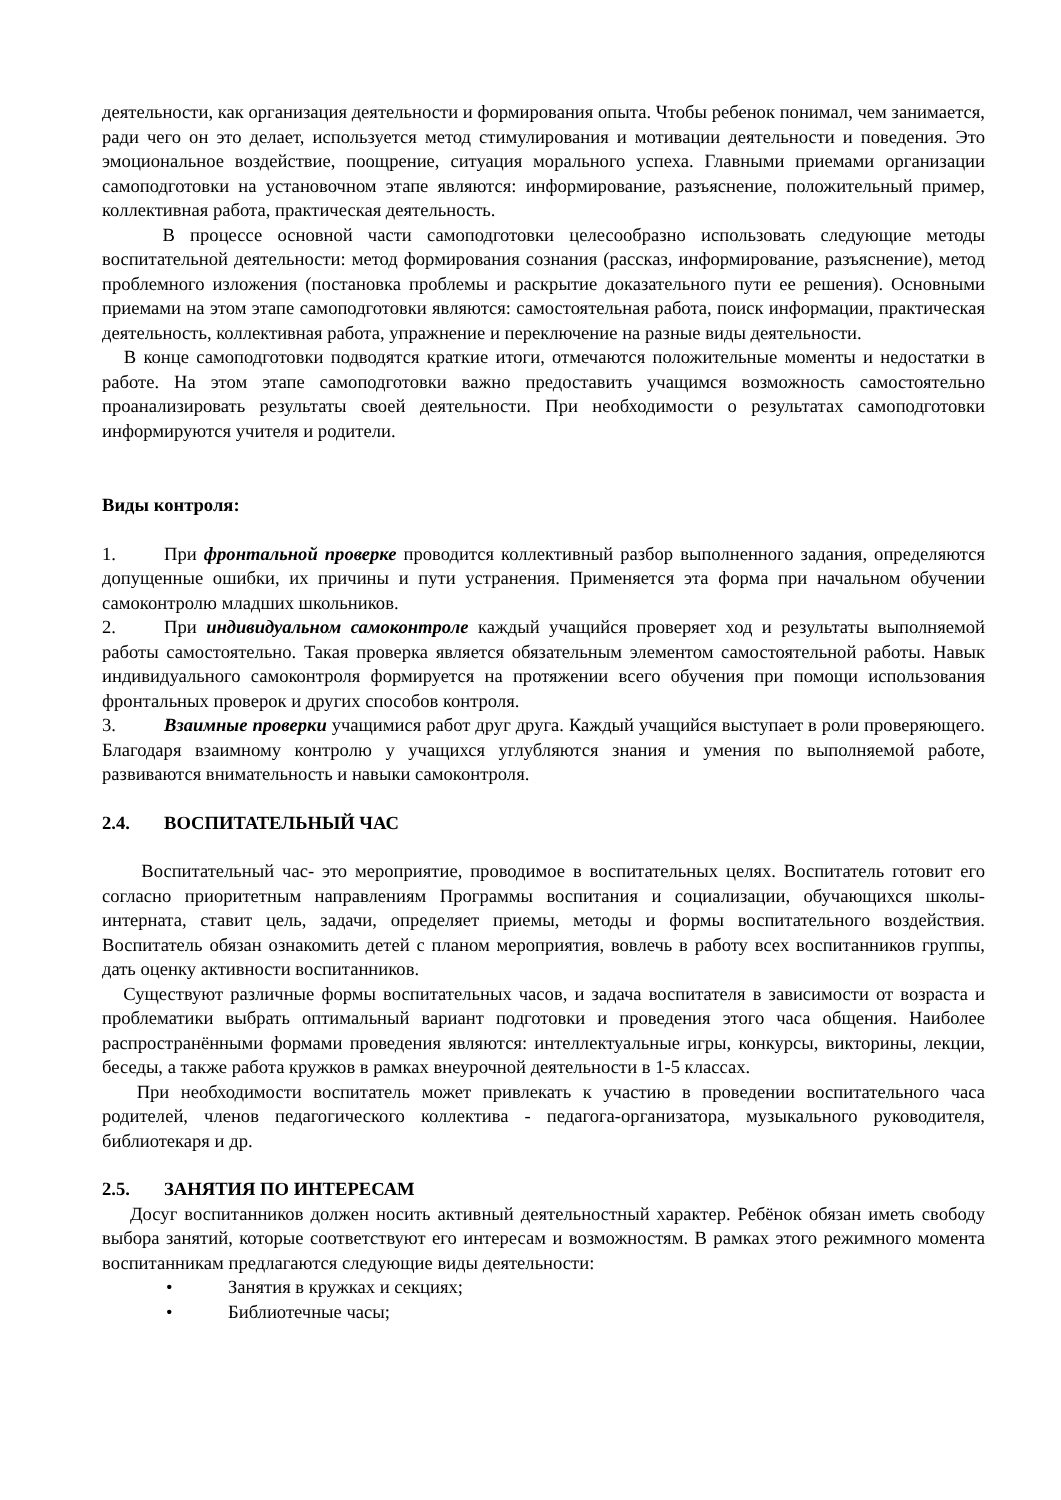деятельности, как организация деятельности и формирования опыта. Чтобы ребенок понимал, чем занимается, ради чего он это делает, используется метод стимулирования и мотивации деятельности и поведения. Это эмоциональное воздействие, поощрение, ситуация морального успеха. Главными приемами организации самоподготовки на установочном этапе являются: информирование, разъяснение, положительный пример, коллективная работа, практическая деятельность.
В процессе основной части самоподготовки целесообразно использовать следующие методы воспитательной деятельности: метод формирования сознания (рассказ, информирование, разъяснение), метод проблемного изложения (постановка проблемы и раскрытие доказательного пути ее решения). Основными приемами на этом этапе самоподготовки являются: самостоятельная работа, поиск информации, практическая деятельность, коллективная работа, упражнение и переключение на разные виды деятельности.
В конце самоподготовки подводятся краткие итоги, отмечаются положительные моменты и недостатки в работе. На этом этапе самоподготовки важно предоставить учащимся возможность самостоятельно проанализировать результаты своей деятельности. При необходимости о результатах самоподготовки информируются учителя и родители.
Виды контроля:
1. При фронтальной проверке проводится коллективный разбор выполненного задания, определяются допущенные ошибки, их причины и пути устранения. Применяется эта форма при начальном обучении самоконтролю младших школьников.
2. При индивидуальном самоконтроле каждый учащийся проверяет ход и результаты выполняемой работы самостоятельно. Такая проверка является обязательным элементом самостоятельной работы. Навык индивидуального самоконтроля формируется на протяжении всего обучения при помощи использования фронтальных проверок и других способов контроля.
3. Взаимные проверки учащимися работ друг друга. Каждый учащийся выступает в роли проверяющего. Благодаря взаимному контролю у учащихся углубляются знания и умения по выполняемой работе, развиваются внимательность и навыки самоконтроля.
2.4. ВОСПИТАТЕЛЬНЫЙ ЧАС
Воспитательный час- это мероприятие, проводимое в воспитательных целях. Воспитатель готовит его согласно приоритетным направлениям Программы воспитания и социализации, обучающихся школы-интерната, ставит цель, задачи, определяет приемы, методы и формы воспитательного воздействия. Воспитатель обязан ознакомить детей с планом мероприятия, вовлечь в работу всех воспитанников группы, дать оценку активности воспитанников.
Существуют различные формы воспитательных часов, и задача воспитателя в зависимости от возраста и проблематики выбрать оптимальный вариант подготовки и проведения этого часа общения. Наиболее распространёнными формами проведения являются: интеллектуальные игры, конкурсы, викторины, лекции, беседы, а также работа кружков в рамках внеурочной деятельности в 1-5 классах.
При необходимости воспитатель может привлекать к участию в проведении воспитательного часа родителей, членов педагогического коллектива - педагога-организатора, музыкального руководителя, библиотекаря и др.
2.5. ЗАНЯТИЯ ПО ИНТЕРЕСАМ
Досуг воспитанников должен носить активный деятельностный характер. Ребёнок обязан иметь свободу выбора занятий, которые соответствуют его интересам и возможностям. В рамках этого режимного момента воспитанникам предлагаются следующие виды деятельности:
• Занятия в кружках и секциях;
• Библиотечные часы;